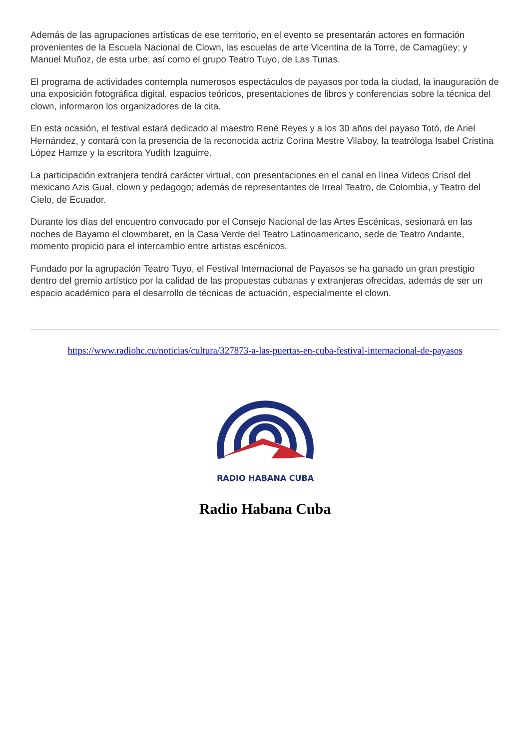Además de las agrupaciones artísticas de ese territorio, en el evento se presentarán actores en formación provenientes de la Escuela Nacional de Clown, las escuelas de arte Vicentina de la Torre, de Camagüey; y Manuel Muñoz, de esta urbe; así como el grupo Teatro Tuyo, de Las Tunas.
El programa de actividades contempla numerosos espectáculos de payasos por toda la ciudad, la inauguración de una exposición fotográfica digital, espacios teóricos, presentaciones de libros y conferencias sobre la técnica del clown, informaron los organizadores de la cita.
En esta ocasión, el festival estará dedicado al maestro René Reyes y a los 30 años del payaso Totó, de Ariel Hernández, y contará con la presencia de la reconocida actriz Corina Mestre Vilaboy, la teatróloga Isabel Cristina López Hamze y la escritora Yudith Izaguirre.
La participación extranjera tendrá carácter virtual, con presentaciones en el canal en línea Videos Crisol del mexicano Azis Gual, clown y pedagogo; además de representantes de Irreal Teatro, de Colombia, y Teatro del Cielo, de Ecuador.
Durante los días del encuentro convocado por el Consejo Nacional de las Artes Escénicas, sesionará en las noches de Bayamo el clowmbaret, en la Casa Verde del Teatro Latinoamericano, sede de Teatro Andante, momento propicio para el intercambio entre artistas escénicos.
Fundado por la agrupación Teatro Tuyo, el Festival Internacional de Payasos se ha ganado un gran prestigio dentro del gremio artístico por la calidad de las propuestas cubanas y extranjeras ofrecidas, además de ser un espacio académico para el desarrollo de técnicas de actuación, especialmente el clown.
https://www.radiohc.cu/noticias/cultura/327873-a-las-puertas-en-cuba-festival-internacional-de-payasos
RADIO HABANA CUBA
Radio Habana Cuba